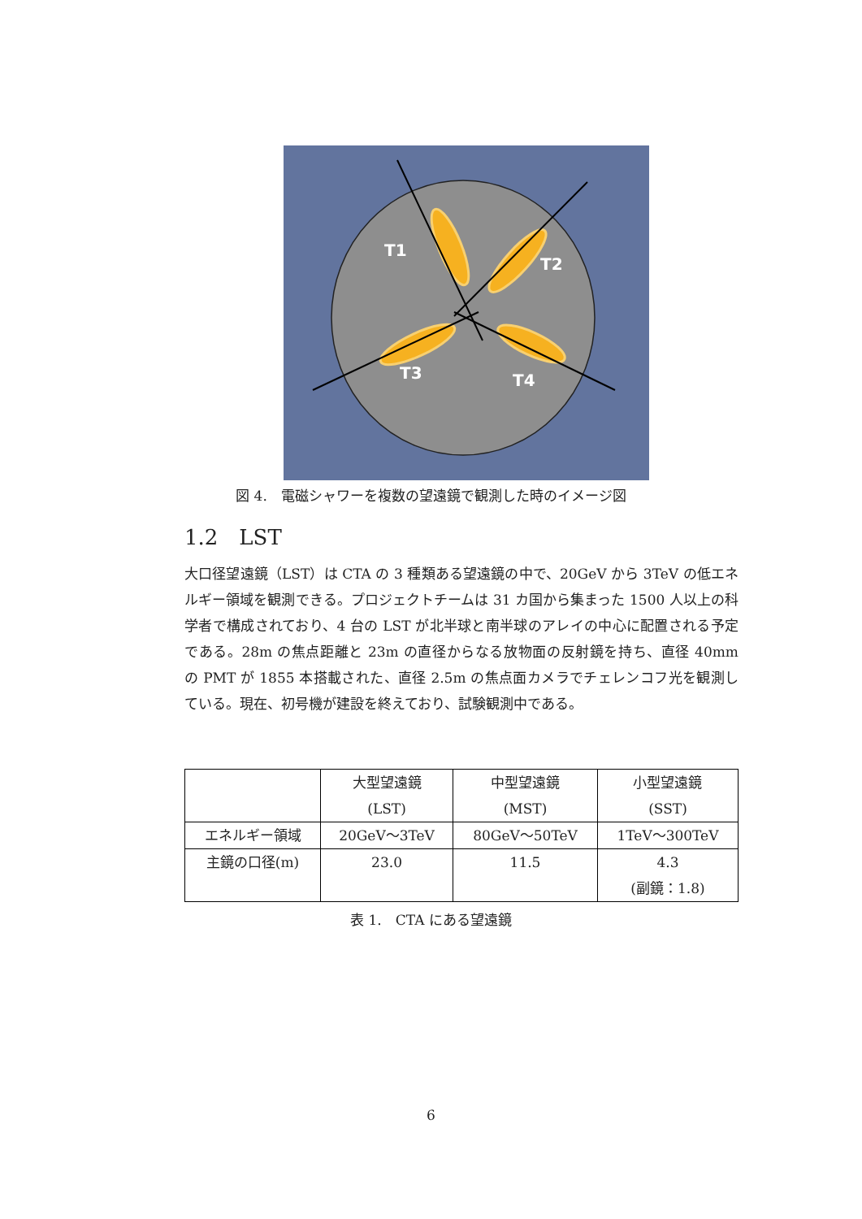T1
T2
T3
T4
図 4.　電磁シャワーを複数の望遠鏡で観測した時のイメージ図
1.2　LST
大口径望遠鏡（LST）は CTA の 3 種類ある望遠鏡の中で、20GeV から 3TeV の低エネルギー領域を観測できる。プロジェクトチームは 31 カ国から集まった 1500 人以上の科学者で構成されており、4 台の LST が北半球と南半球のアレイの中心に配置される予定である。28m の焦点距離と 23m の直径からなる放物面の反射鏡を持ち、直径 40mm の PMT が 1855 本搭載された、直径 2.5m の焦点面カメラでチェレンコフ光を観測している。現在、初号機が建設を終えており、試験観測中である。
| | 大型望遠鏡 (LST) | 中型望遠鏡 (MST) | 小型望遠鏡 (SST) |
| --- | --- | --- | --- |
| エネルギー領域 | 20GeV〜3TeV | 80GeV〜50TeV | 1TeV〜300TeV |
| 主鏡の口径(m) | 23.0 | 11.5 | 4.3 (副鏡：1.8) |
表 1.　CTA にある望遠鏡
6